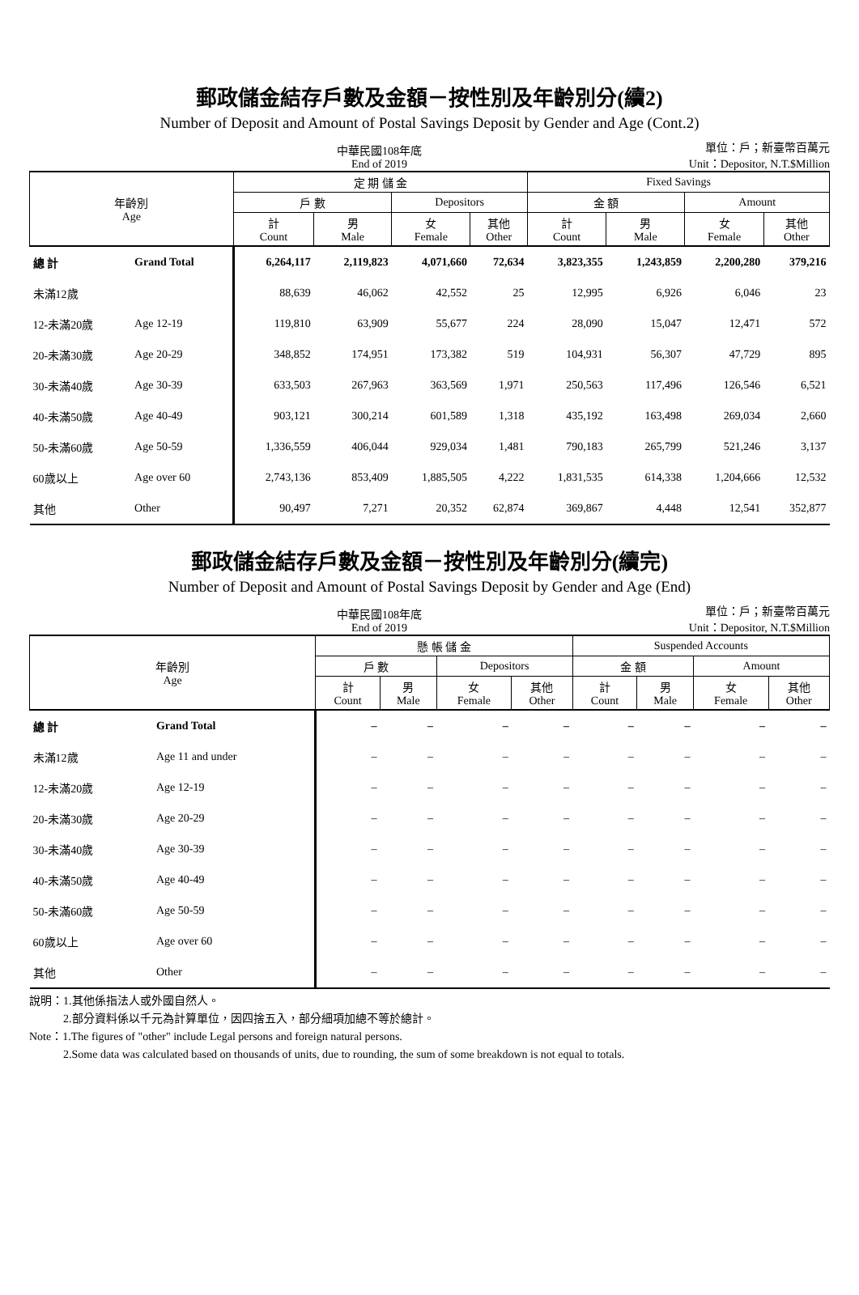郵政儲金結存戶數及金額－按性別及年齡別分(續2)
Number of Deposit and Amount of Postal Savings Deposit by Gender and Age (Cont.2)
中華民國108年底
End of 2019
單位：戶；新臺幣百萬元
Unit：Depositor, N.T.$Million
| 年齡別 Age | | 定 期 儲 金 | | | | Fixed Savings | | | |
| --- | --- | --- | --- | --- | --- | --- | --- | --- | --- |
| | | 戶 數 | | Depositors | | 金 額 | | Amount | |
| | | 計 Count | 男 Male | 女 Female | 其他 Other | 計 Count | 男 Male | 女 Female | 其他 Other |
| 總 計 | Grand Total | 6,264,117 | 2,119,823 | 4,071,660 | 72,634 | 3,823,355 | 1,243,859 | 2,200,280 | 379,216 |
| 未滿12歲 | | 88,639 | 46,062 | 42,552 | 25 | 12,995 | 6,926 | 6,046 | 23 |
| 12-未滿20歲 | Age 12-19 | 119,810 | 63,909 | 55,677 | 224 | 28,090 | 15,047 | 12,471 | 572 |
| 20-未滿30歲 | Age 20-29 | 348,852 | 174,951 | 173,382 | 519 | 104,931 | 56,307 | 47,729 | 895 |
| 30-未滿40歲 | Age 30-39 | 633,503 | 267,963 | 363,569 | 1,971 | 250,563 | 117,496 | 126,546 | 6,521 |
| 40-未滿50歲 | Age 40-49 | 903,121 | 300,214 | 601,589 | 1,318 | 435,192 | 163,498 | 269,034 | 2,660 |
| 50-未滿60歲 | Age 50-59 | 1,336,559 | 406,044 | 929,034 | 1,481 | 790,183 | 265,799 | 521,246 | 3,137 |
| 60歲以上 | Age over 60 | 2,743,136 | 853,409 | 1,885,505 | 4,222 | 1,831,535 | 614,338 | 1,204,666 | 12,532 |
| 其他 | Other | 90,497 | 7,271 | 20,352 | 62,874 | 369,867 | 4,448 | 12,541 | 352,877 |
郵政儲金結存戶數及金額－按性別及年齡別分(續完)
Number of Deposit and Amount of Postal Savings Deposit by Gender and Age (End)
中華民國108年底
End of 2019
單位：戶；新臺幣百萬元
Unit：Depositor, N.T.$Million
| 年齡別 Age | | 懸 帳 儲 金 | | | | Suspended Accounts | | | |
| --- | --- | --- | --- | --- | --- | --- | --- | --- | --- |
| | | 戶 數 | | Depositors | | 金 額 | | Amount | |
| | | 計 Count | 男 Male | 女 Female | 其他 Other | 計 Count | 男 Male | 女 Female | 其他 Other |
| 總 計 | Grand Total | – | – | – | – | – | – | – | – |
| 未滿12歲 | Age 11 and under | – | – | – | – | – | – | – | – |
| 12-未滿20歲 | Age 12-19 | – | – | – | – | – | – | – | – |
| 20-未滿30歲 | Age 20-29 | – | – | – | – | – | – | – | – |
| 30-未滿40歲 | Age 30-39 | – | – | – | – | – | – | – | – |
| 40-未滿50歲 | Age 40-49 | – | – | – | – | – | – | – | – |
| 50-未滿60歲 | Age 50-59 | – | – | – | – | – | – | – | – |
| 60歲以上 | Age over 60 | – | – | – | – | – | – | – | – |
| 其他 | Other | – | – | – | – | – | – | – | – |
說明：1.其他係指法人或外國自然人。
   2.部分資料係以千元為計算單位，因四捨五入，部分細項加總不等於總計。
Note：1.The figures of "other" include Legal persons and foreign natural persons.
   2.Some data was calculated based on thousands of units, due to rounding, the sum of some breakdown is not equal to totals.